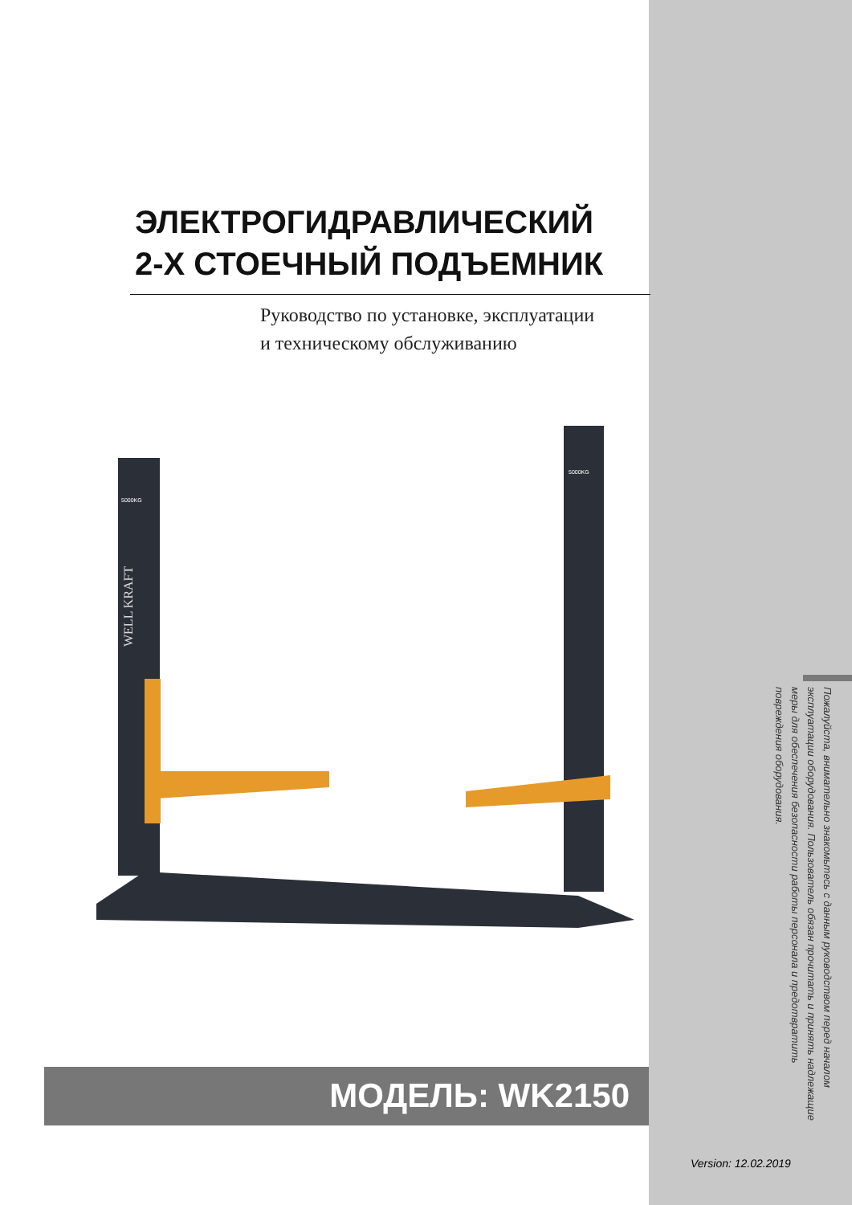ЭЛЕКТРОГИДРАВЛИЧЕСКИЙ
2-Х СТОЕЧНЫЙ ПОДЪЕМНИК
Руководство по установке, эксплуатации
и техническому обслуживанию
WELL KRAFT
5000KG
5000KG
МОДЕЛЬ: WK2150
Пожалуйста, внимательно знакомьтесь с данным руководством перед началом эксплуатации оборудования. Пользователь обязан прочитать и принять надлежащие меры для обеспечения безопасности работы персонала и предотвратить повреждения оборудования.
Version: 12.02.2019